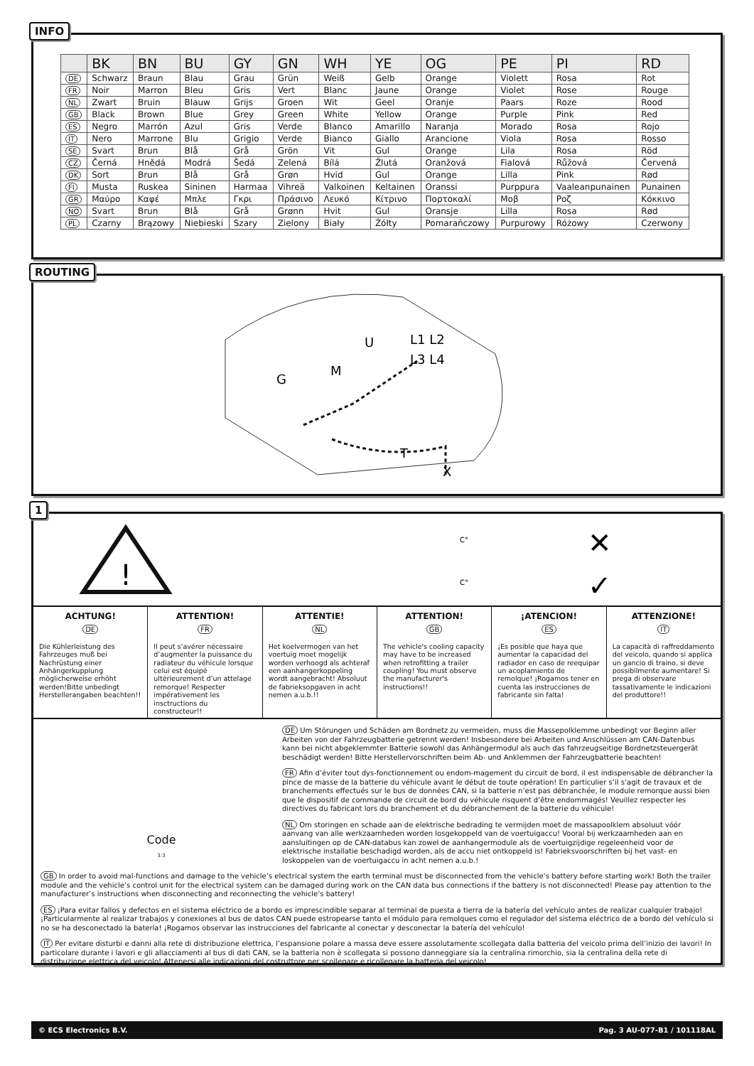INFO
| | BK | BN | BU | GY | GN | WH | YE | OG | PE | PI | RD |
| --- | --- | --- | --- | --- | --- | --- | --- | --- | --- | --- | --- |
| DE | Schwarz | Braun | Blau | Grau | Grün | Weiß | Gelb | Orange | Violett | Rosa | Rot |
| FR | Noir | Marron | Bleu | Gris | Vert | Blanc | Jaune | Orange | Violet | Rose | Rouge |
| NL | Zwart | Bruin | Blauw | Grijs | Groen | Wit | Geel | Oranje | Paars | Roze | Rood |
| GB | Black | Brown | Blue | Grey | Green | White | Yellow | Orange | Purple | Pink | Red |
| ES | Negro | Marrón | Azul | Gris | Verde | Blanco | Amarillo | Naranja | Morado | Rosa | Rojo |
| IT | Nero | Marrone | Blu | Grigio | Verde | Bianco | Giallo | Arancione | Viola | Rosa | Rosso |
| SE | Svart | Brun | Blå | Grå | Grön | Vit | Gul | Orange | Lila | Rosa | Röd |
| CZ | Černá | Hnědá | Modrá | Šedá | Zelená | Bílá | Žlutá | Oranžová | Fialová | Růžová | Červená |
| DK | Sort | Brun | Blå | Grå | Grøn | Hvid | Gul | Orange | Lilla | Pink | Rød |
| FI | Musta | Ruskea | Sininen | Harmaa | Vihreä | Valkoinen | Keltainen | Oranssi | Purppura | Vaaleanpunainen | Punainen |
| GR | Μαύρο | Καφέ | Μπλε | Γκρι | Πράσινο | Λευκό | Κίτρινο | Πορτοκαλί | Μοβ | Ροζ | Κόκκινο |
| NO | Svart | Brun | Blå | Grå | Grønn | Hvit | Gul | Oransje | Lilla | Rosa | Rød |
| PL | Czarny | Brązowy | Niebieski | Szary | Zielony | Biały | Żółty | Pomarańczowy | Purpurowy | Różowy | Czerwony |
ROUTING
U
L1 L2
L3 L4
M
G
T
X
1
!
C°
C°
✕
✓
ACHTUNG!
DE
Die Kühlerleistung des Fahrzeuges muß bei Nachrüstung einer Anhängerkupplung möglicherweise erhöht werden!Bitte unbedingt Herstellerangaben beachten!!
ATTENTION!
FR
Il peut s’avérer nécessaire d’augmenter la puissance du radiateur du véhicule lorsque celui est équipé ultérieurement d’un attelage remorque! Respecter impérativement les insctructions du constructeur!!
ATTENTIE!
NL
Het koelvermogen van het voertuig moet mogelijk worden verhoogd als achteraf een aanhangerkoppeling wordt aangebracht! Absoluut de fabrieksopgaven in acht nemen a.u.b.!!
ATTENTION!
GB
The vehicle's cooling capacity may have to be increased when retrofitting a trailer coupling! You must observe the manufacturer's instructions!!
¡ATENCION!
ES
¡Es posible que haya que aumentar la capacidad del radiador en caso de reequipar un acoplamiento de remolque! ¡Rogamos tener en cuenta las instrucciones de fabricante sin falta!
ATTENZIONE!
IT
La capacità di raffreddamento del veicolo, quando si applica un gancio di traino, si deve possibilmente aumentare! Si prega di observare tassativamente le indicazioni del produttore!!
Code
3:3
DE Um Störungen und Schäden am Bordnetz zu vermeiden, muss die Massepolklemme unbedingt vor Beginn aller Arbeiten von der Fahrzeugbatterie getrennt werden! Insbesondere bei Arbeiten und Anschlüssen am CAN-Datenbus kann bei nicht abgeklemmter Batterie sowohl das Anhängermodul als auch das fahrzeugseitige Bordnetzsteuergerät beschädigt werden! Bitte Herstellervorschriften beim Ab- und Anklemmen der Fahrzeugbatterie beachten!
FR Afin d’éviter tout dys-fonctionnement ou endom-magement du circuit de bord, il est indispensable de débrancher la pince de masse de la batterie du véhicule avant le début de toute opération! En particulier s’il s’agit de travaux et de branchements effectués sur le bus de données CAN, si la batterie n’est pas débranchée, le module remorque aussi bien que le dispositif de commande de circuit de bord du véhicule risquent d’être endommagés! Veuillez respecter les directives du fabricant lors du branchement et du débranchement de la batterie du véhicule!
NL Om storingen en schade aan de elektrische bedrading te vermijden moet de massapoolklem absoluut vóór aanvang van alle werkzaamheden worden losgekoppeld van de voertuigaccu! Vooral bij werkzaamheden aan en aansluitingen op de CAN-databus kan zowel de aanhangermodule als de voertuigzijdige regeleenheid voor de elektrische installatie beschadigd worden, als de accu niet ontkoppeld is! Fabrieksvoorschriften bij het vast- en loskoppelen van de voertuigaccu in acht nemen a.u.b.!
GB In order to avoid mal-functions and damage to the vehicle’s electrical system the earth terminal must be disconnected from the vehicle’s battery before starting work! Both the trailer module and the vehicle’s control unit for the electrical system can be damaged during work on the CAN data bus connections if the battery is not disconnected! Please pay attention to the manufacturer’s instructions when disconnecting and reconnecting the vehicle’s battery!
ES ¡Para evitar fallos y defectos en el sistema eléctrico de a bordo es imprescindible separar al terminal de puesta a tierra de la batería del vehículo antes de realizar cualquier trabajo! ¡Particularmente al realizar trabajos y conexiones al bus de datos CAN puede estropearse tanto el módulo para remolques como el regulador del sistema eléctrico de a bordo del vehículo si no se ha desconectado la batería! ¡Rogamos observar las instrucciones del fabricante al conectar y desconectar la batería del vehículo!
IT Per evitare disturbi e danni alla rete di distribuzione elettrica, l’espansione polare a massa deve essere assolutamente scollegata dalla batteria del veicolo prima dell’inizio dei lavori! In particolare durante i lavori e gli allacciamenti al bus di dati CAN, se la batteria non è scollegata si possono danneggiare sia la centralina rimorchio, sia la centralina della rete di distribuzione elettrica del veicolo! Attenersi alle indicazioni del costruttore per scollegare e ricollegare la batteria del veicolo!
© ECS Electronics B.V. Pag. 3 AU-077-B1 / 101118AL